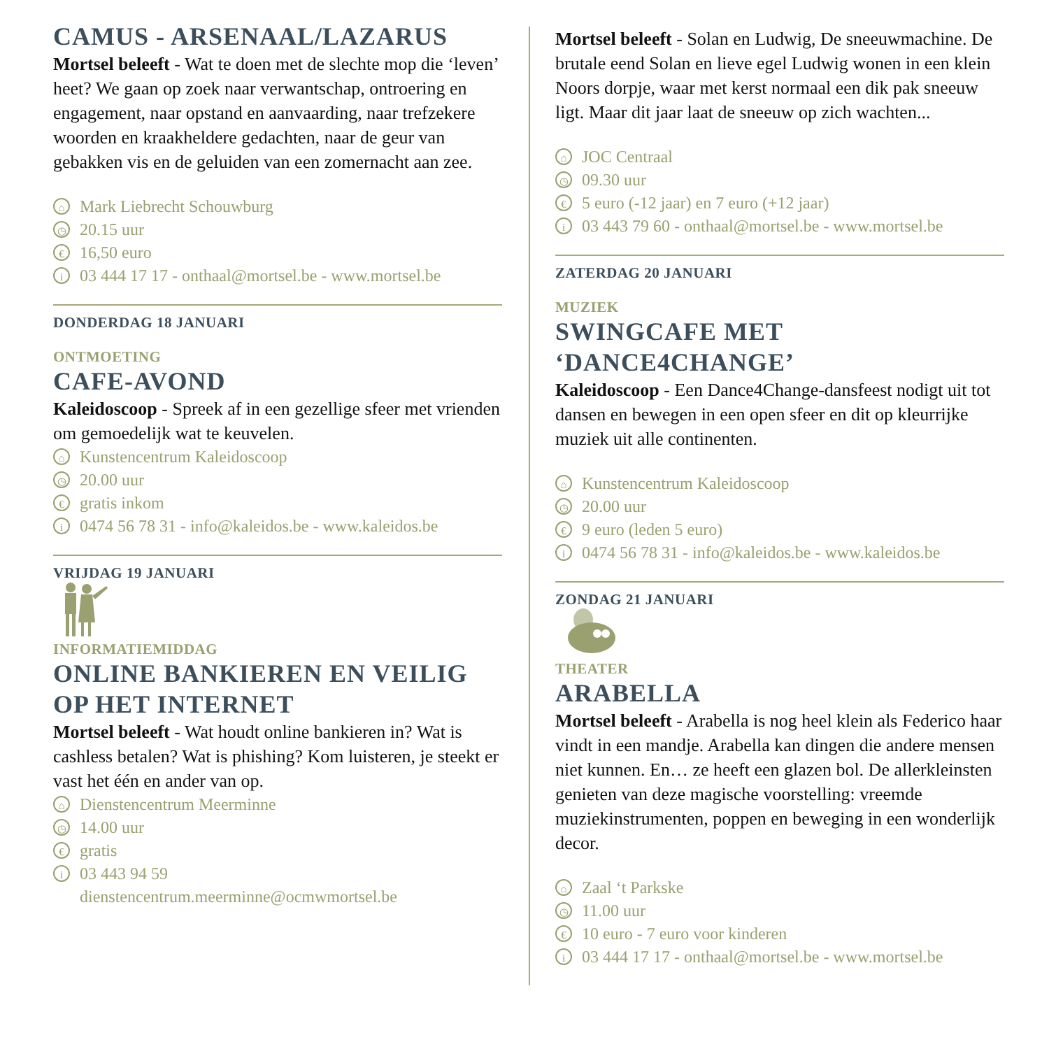CAMUS - ARSENAAL/LAZARUS
Mortsel beleeft - Wat te doen met de slechte mop die ‘leven’ heet? We gaan op zoek naar verwantschap, ontroering en engagement, naar opstand en aanvaarding, naar trefzekere woorden en kraakheldere gedachten, naar de geur van gebakken vis en de geluiden van een zomernacht aan zee.
⌂ Mark Liebrecht Schouwburg
◷ 20.15 uur
€ 16,50 euro
i 03 444 17 17 - onthaal@mortsel.be - www.mortsel.be
DONDERDAG 18 JANUARI
ONTMOETING
CAFE-AVOND
Kaleidoscoop - Spreek af in een gezellige sfeer met vrienden om gemoedelijk wat te keuvelen.
⌂ Kunstencentrum Kaleidoscoop
◷ 20.00 uur
€ gratis inkom
i 0474 56 78 31 - info@kaleidos.be - www.kaleidos.be
VRIJDAG 19 JANUARI
INFORMATIEMIDDAG
ONLINE BANKIEREN EN VEILIG OP HET INTERNET
Mortsel beleeft - Wat houdt online bankieren in? Wat is cashless betalen? Wat is phishing? Kom luisteren, je steekt er vast het één en ander van op.
⌂ Dienstencentrum Meerminne
◷ 14.00 uur
€ gratis
i 03 443 94 59
dienstencentrum.meerminne@ocmwmortsel.be
Mortsel beleeft - Solan en Ludwig, De sneeuwmachine. De brutale eend Solan en lieve egel Ludwig wonen in een klein Noors dorpje, waar met kerst normaal een dik pak sneeuw ligt. Maar dit jaar laat de sneeuw op zich wachten...
⌂ JOC Centraal
◷ 09.30 uur
€ 5 euro (-12 jaar) en 7 euro (+12 jaar)
i 03 443 79 60 - onthaal@mortsel.be - www.mortsel.be
ZATERDAG 20 JANUARI
MUZIEK
SWINGCAFE MET ‘DANCE4CHANGE’
Kaleidoscoop - Een Dance4Change-dansfeest nodigt uit tot dansen en bewegen in een open sfeer en dit op kleurrijke muziek uit alle continenten.
⌂ Kunstencentrum Kaleidoscoop
◷ 20.00 uur
€ 9 euro (leden 5 euro)
i 0474 56 78 31 - info@kaleidos.be - www.kaleidos.be
ZONDAG 21 JANUARI
THEATER
ARABELLA
Mortsel beleeft - Arabella is nog heel klein als Federico haar vindt in een mandje. Arabella kan dingen die andere mensen niet kunnen. En… ze heeft een glazen bol. De allerkleinsten genieten van deze magische voorstelling: vreemde muziekinstrumenten, poppen en beweging in een wonderlijk decor.
⌂ Zaal ‘t Parkske
◷ 11.00 uur
€ 10 euro - 7 euro voor kinderen
i 03 444 17 17 - onthaal@mortsel.be - www.mortsel.be